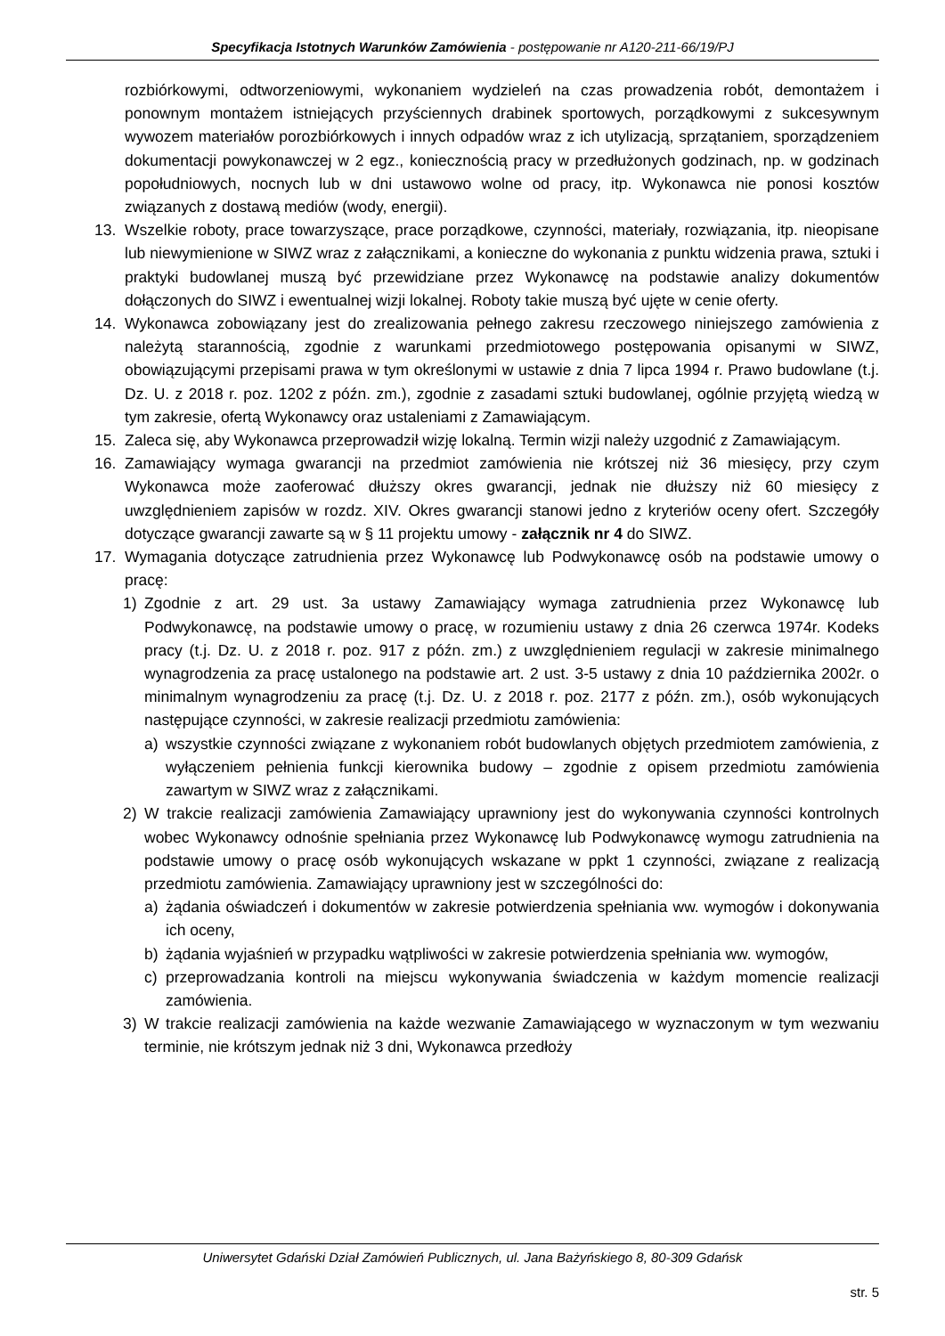Specyfikacja Istotnych Warunków Zamówienia - postępowanie nr A120-211-66/19/PJ
rozbiórkowymi, odtworzeniowymi, wykonaniem wydzieleń na czas prowadzenia robót, demontażem i ponownym montażem istniejących przyściennych drabinek sportowych, porządkowymi z sukcesywnym wywozem materiałów porozbiórkowych i innych odpadów wraz z ich utylizacją, sprzątaniem, sporządzeniem dokumentacji powykonawczej w 2 egz., koniecznością pracy w przedłużonych godzinach, np. w godzinach popołudniowych, nocnych lub w dni ustawowo wolne od pracy, itp. Wykonawca nie ponosi kosztów związanych z dostawą mediów (wody, energii).
13. Wszelkie roboty, prace towarzyszące, prace porządkowe, czynności, materiały, rozwiązania, itp. nieopisane lub niewymienione w SIWZ wraz z załącznikami, a konieczne do wykonania z punktu widzenia prawa, sztuki i praktyki budowlanej muszą być przewidziane przez Wykonawcę na podstawie analizy dokumentów dołączonych do SIWZ i ewentualnej wizji lokalnej. Roboty takie muszą być ujęte w cenie oferty.
14. Wykonawca zobowiązany jest do zrealizowania pełnego zakresu rzeczowego niniejszego zamówienia z należytą starannością, zgodnie z warunkami przedmiotowego postępowania opisanymi w SIWZ, obowiązującymi przepisami prawa w tym określonymi w ustawie z dnia 7 lipca 1994 r. Prawo budowlane (t.j. Dz. U. z 2018 r. poz. 1202 z późn. zm.), zgodnie z zasadami sztuki budowlanej, ogólnie przyjętą wiedzą w tym zakresie, ofertą Wykonawcy oraz ustaleniami z Zamawiającym.
15. Zaleca się, aby Wykonawca przeprowadził wizję lokalną. Termin wizji należy uzgodnić z Zamawiającym.
16. Zamawiający wymaga gwarancji na przedmiot zamówienia nie krótszej niż 36 miesięcy, przy czym Wykonawca może zaoferować dłuższy okres gwarancji, jednak nie dłuższy niż 60 miesięcy z uwzględnieniem zapisów w rozdz. XIV. Okres gwarancji stanowi jedno z kryteriów oceny ofert. Szczegóły dotyczące gwarancji zawarte są w § 11 projektu umowy - załącznik nr 4 do SIWZ.
17. Wymagania dotyczące zatrudnienia przez Wykonawcę lub Podwykonawcę osób na podstawie umowy o pracę:
1) Zgodnie z art. 29 ust. 3a ustawy Zamawiający wymaga zatrudnienia przez Wykonawcę lub Podwykonawcę, na podstawie umowy o pracę, w rozumieniu ustawy z dnia 26 czerwca 1974r. Kodeks pracy (t.j. Dz. U. z 2018 r. poz. 917 z późn. zm.) z uwzględnieniem regulacji w zakresie minimalnego wynagrodzenia za pracę ustalonego na podstawie art. 2 ust. 3-5 ustawy z dnia 10 października 2002r. o minimalnym wynagrodzeniu za pracę (t.j. Dz. U. z 2018 r. poz. 2177 z późn. zm.), osób wykonujących następujące czynności, w zakresie realizacji przedmiotu zamówienia:
a) wszystkie czynności związane z wykonaniem robót budowlanych objętych przedmiotem zamówienia, z wyłączeniem pełnienia funkcji kierownika budowy – zgodnie z opisem przedmiotu zamówienia zawartym w SIWZ wraz z załącznikami.
2) W trakcie realizacji zamówienia Zamawiający uprawniony jest do wykonywania czynności kontrolnych wobec Wykonawcy odnośnie spełniania przez Wykonawcę lub Podwykonawcę wymogu zatrudnienia na podstawie umowy o pracę osób wykonujących wskazane w ppkt 1 czynności, związane z realizacją przedmiotu zamówienia. Zamawiający uprawniony jest w szczególności do:
a) żądania oświadczeń i dokumentów w zakresie potwierdzenia spełniania ww. wymogów i dokonywania ich oceny,
b) żądania wyjaśnień w przypadku wątpliwości w zakresie potwierdzenia spełniania ww. wymogów,
c) przeprowadzania kontroli na miejscu wykonywania świadczenia w każdym momencie realizacji zamówienia.
3) W trakcie realizacji zamówienia na każde wezwanie Zamawiającego w wyznaczonym w tym wezwaniu terminie, nie krótszym jednak niż 3 dni, Wykonawca przedłoży
Uniwersytet Gdański Dział Zamówień Publicznych, ul. Jana Bażyńskiego 8, 80-309 Gdańsk
str. 5